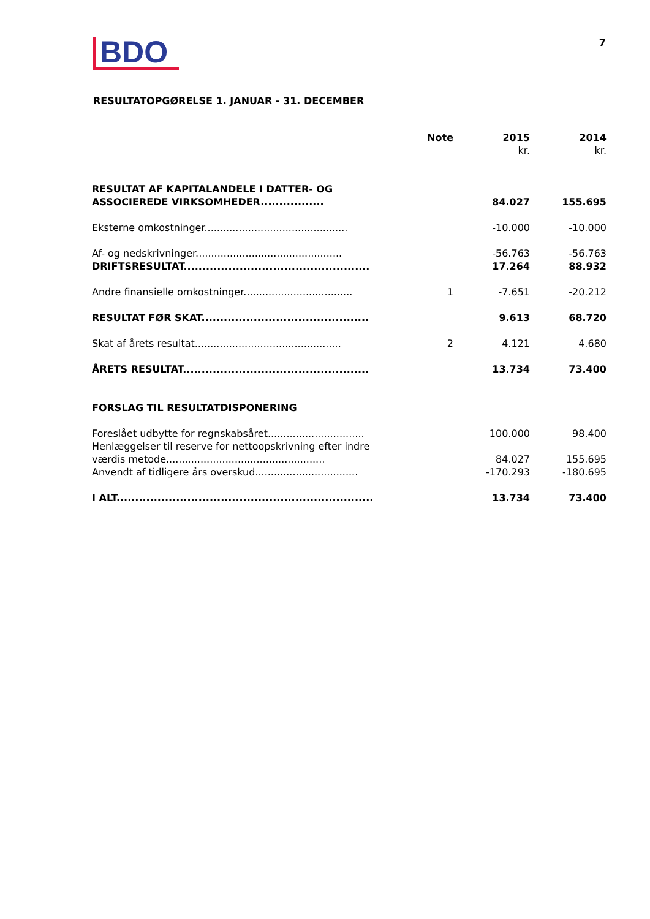BDO
7
RESULTATOPGØRELSE 1. JANUAR - 31. DECEMBER
| | Note | 2015 | 2014 |
| --- | --- | --- | --- |
| | | kr. | kr. |
| RESULTAT AF KAPITALANDELE I DATTER- OG ASSOCIEREDE VIRKSOMHEDER................. | | 84.027 | 155.695 |
| Eksterne omkostninger.............................................. | | -10.000 | -10.000 |
| Af- og nedskrivninger............................................... | | -56.763 | -56.763 |
| DRIFTSRESULTAT.................................................. | | 17.264 | 88.932 |
| Andre finansielle omkostninger................................... | 1 | -7.651 | -20.212 |
| RESULTAT FØR SKAT............................................. | | 9.613 | 68.720 |
| Skat af årets resultat............................................... | 2 | 4.121 | 4.680 |
| ÅRETS RESULTAT.................................................. | | 13.734 | 73.400 |
| FORSLAG TIL RESULTATDISPONERING | | | |
| Foreslået udbytte for regnskabsåret............................... | | 100.000 | 98.400 |
| Henlæggelser til reserve for nettoopskrivning efter indre værdis metode................................................... | | 84.027 | 155.695 |
| Anvendt af tidligere års overskud................................. | | -170.293 | -180.695 |
| I ALT..................................................................... | | 13.734 | 73.400 |